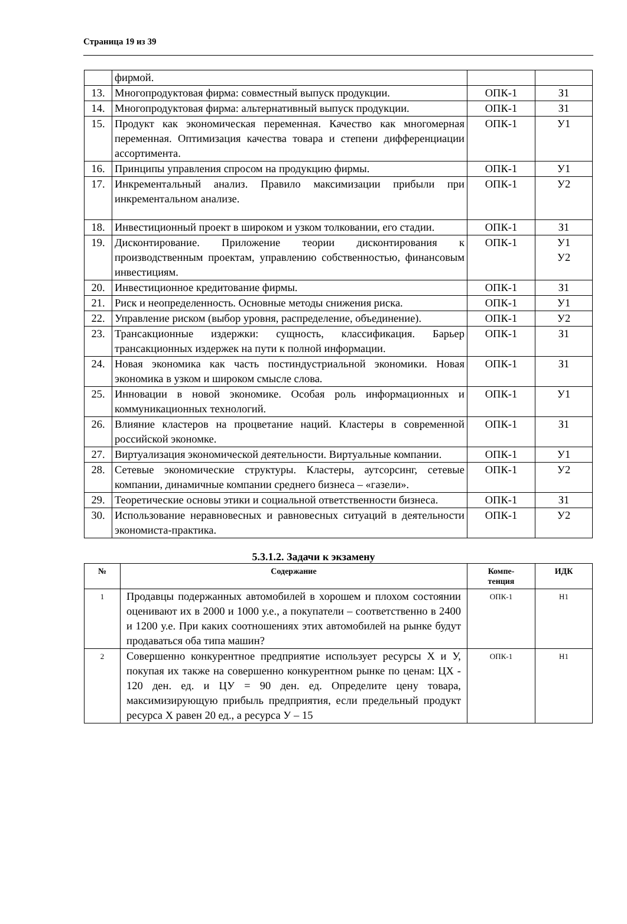Страница 19 из 39
| | фирмой. | | |
| 13. | Многопродуктовая фирма: совместный выпуск продукции. | ОПК-1 | З1 |
| 14. | Многопродуктовая фирма: альтернативный выпуск продукции. | ОПК-1 | З1 |
| 15. | Продукт как экономическая переменная. Качество как многомерная переменная. Оптимизация качества товара и степени дифференциации ассортимента. | ОПК-1 | У1 |
| 16. | Принципы управления спросом на продукцию фирмы. | ОПК-1 | У1 |
| 17. | Инкрементальный анализ. Правило максимизации прибыли при инкрементальном анализе. | ОПК-1 | У2 |
| 18. | Инвестиционный проект в широком и узком толковании, его стадии. | ОПК-1 | З1 |
| 19. | Дисконтирование. Приложение теории дисконтирования к производственным проектам, управлению собственностью, финансовым инвестициям. | ОПК-1 | У1 У2 |
| 20. | Инвестиционное кредитование фирмы. | ОПК-1 | З1 |
| 21. | Риск и неопределенность. Основные методы снижения риска. | ОПК-1 | У1 |
| 22. | Управление риском (выбор уровня, распределение, объединение). | ОПК-1 | У2 |
| 23. | Трансакционные издержки: сущность, классификация. Барьер трансакционных издержек на пути к полной информации. | ОПК-1 | З1 |
| 24. | Новая экономика как часть постиндустриальной экономики. Новая экономика в узком и широком смысле слова. | ОПК-1 | З1 |
| 25. | Инновации в новой экономике. Особая роль информационных и коммуникационных технологий. | ОПК-1 | У1 |
| 26. | Влияние кластеров на процветание наций. Кластеры в современной российской экономке. | ОПК-1 | З1 |
| 27. | Виртуализация экономической деятельности. Виртуальные компании. | ОПК-1 | У1 |
| 28. | Сетевые экономические структуры. Кластеры, аутсорсинг, сетевые компании, динамичные компании среднего бизнеса – «газели». | ОПК-1 | У2 |
| 29. | Теоретические основы этики и социальной ответственности бизнеса. | ОПК-1 | З1 |
| 30. | Использование неравновесных и равновесных ситуаций в деятельности экономиста-практика. | ОПК-1 | У2 |
5.3.1.2. Задачи к экзамену
| № | Содержание | Компе- тенция | ИДК |
| --- | --- | --- | --- |
| 1 | Продавцы подержанных автомобилей в хорошем и плохом состоянии оценивают их в 2000 и 1000 у.е., а покупатели – соответственно в 2400 и 1200 у.е. При каких соотношениях этих автомобилей на рынке будут продаваться оба типа машин? | ОПК-1 | Н1 |
| 2 | Совершенно конкурентное предприятие использует ресурсы Х и У, покупая их также на совершенно конкурентном рынке по ценам: ЦХ - 120 ден. ед. и ЦУ = 90 ден. ед. Определите цену товара, максимизирующую прибыль предприятия, если предельный продукт ресурса Х равен 20 ед., а ресурса У – 15 | ОПК-1 | Н1 |